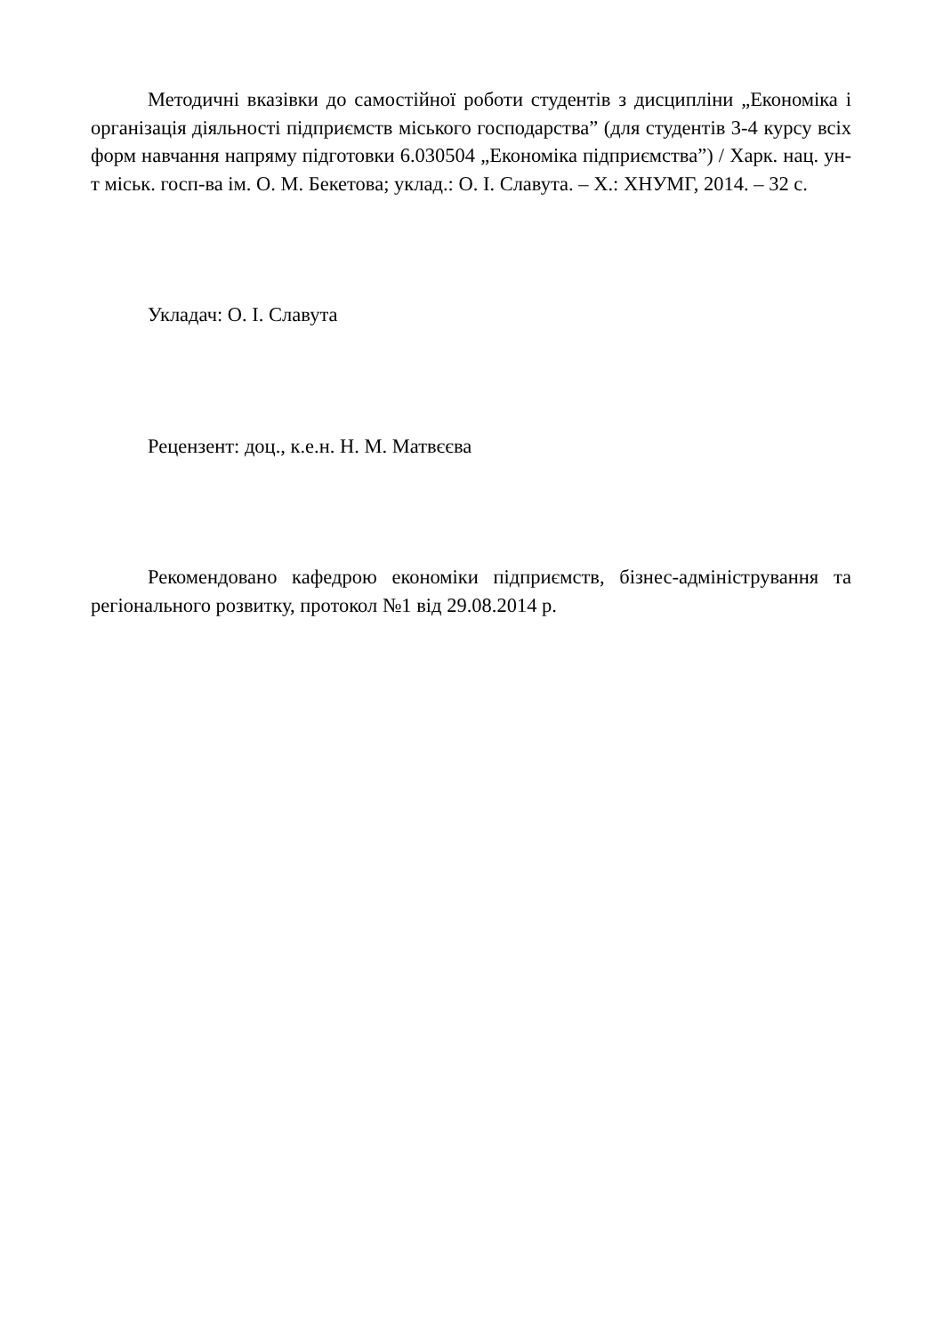Методичні вказівки до самостійної роботи студентів з дисципліни „Економіка і організація діяльності підприємств міського господарства” (для студентів 3-4 курсу всіх форм навчання напряму підготовки 6.030504 „Економіка підприємства”) / Харк. нац. ун-т міськ. госп-ва ім. О. М. Бекетова; уклад.: О. І. Славута. – Х.: ХНУМГ, 2014. – 32 с.
Укладач: О. І. Славута
Рецензент: доц., к.е.н. Н. М. Матвєєва
Рекомендовано кафедрою економіки підприємств, бізнес-адміністрування та регіонального розвитку, протокол №1 від 29.08.2014 р.